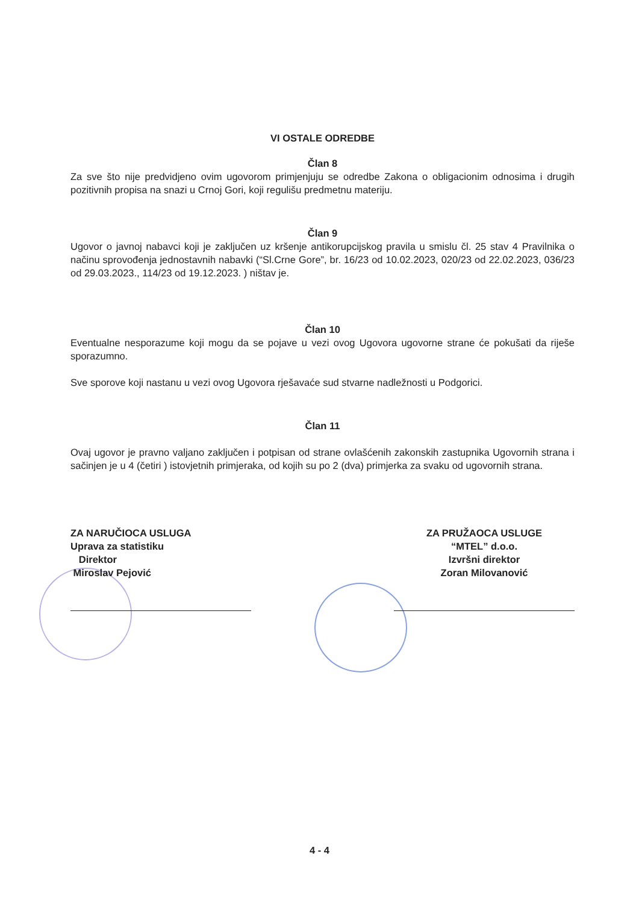VI OSTALE ODREDBE
Član 8
Za sve što nije predvidjeno ovim ugovorom primjenjuju se odredbe Zakona o obligacionim odnosima i drugih pozitivnih propisa na snazi u Crnoj Gori, koji regulišu predmetnu materiju.
Član 9
Ugovor o javnoj nabavci koji je zaključen uz kršenje antikorupcijskog pravila u smislu čl. 25 stav 4 Pravilnika o načinu sprovođenja jednostavnih nabavki (“Sl.Crne Gore”, br. 16/23 od 10.02.2023, 020/23 od 22.02.2023, 036/23 od 29.03.2023., 114/23 od 19.12.2023. ) ništav je.
Član 10
Eventualne nesporazume koji mogu da se pojave u vezi ovog Ugovora ugovorne strane će pokušati da riješe sporazumno.
Sve sporove koji nastanu u vezi ovog Ugovora rješavaće sud stvarne nadležnosti u Podgorici.
Član 11
Ovaj ugovor je pravno valjano zaključen i potpisan od strane ovlašćenih zakonskih zastupnika Ugovornih strana i sačinjen je u 4 (četiri ) istovjetnih primjeraka, od kojih su po 2 (dva) primjerka za svaku od ugovornih strana.
ZA NARUČIOCA USLUGA
Uprava za statistiku
Direktor
Miroslav Pejović
ZA PRUŽAOCA USLUGE
“MTEL” d.o.o.
Izvršni direktor
Zoran Milovanović
4 - 4